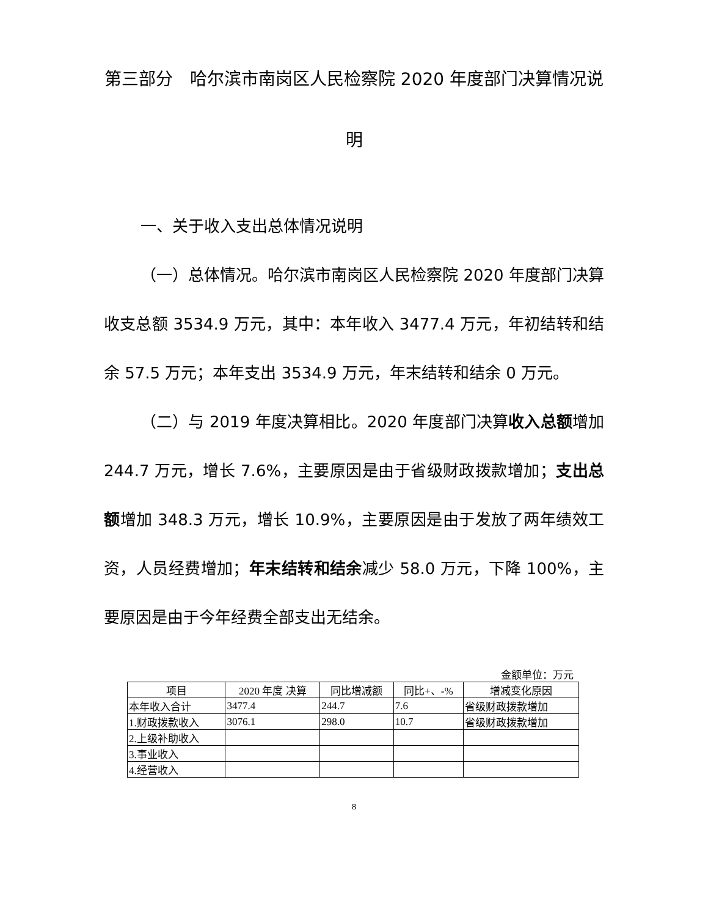第三部分　哈尔滨市南岗区人民检察院 2020 年度部门决算情况说明
一、关于收入支出总体情况说明
（一）总体情况。哈尔滨市南岗区人民检察院 2020 年度部门决算收支总额 3534.9 万元，其中：本年收入 3477.4 万元，年初结转和结余 57.5 万元；本年支出 3534.9 万元，年末结转和结余 0 万元。
（二）与 2019 年度决算相比。2020 年度部门决算收入总额增加 244.7 万元，增长 7.6%，主要原因是由于省级财政拨款增加；支出总额增加 348.3 万元，增长 10.9%，主要原因是由于发放了两年绩效工资，人员经费增加；年末结转和结余减少 58.0 万元，下降 100%，主要原因是由于今年经费全部支出无结余。
金额单位：万元
| 项目 | 2020 年度 决算 | 同比增减额 | 同比+、-% | 增减变化原因 |
| --- | --- | --- | --- | --- |
| 本年收入合计 | 3477.4 | 244.7 | 7.6 | 省级财政拨款增加 |
| 1.财政拨款收入 | 3076.1 | 298.0 | 10.7 | 省级财政拨款增加 |
| 2.上级补助收入 | | | | |
| 3.事业收入 | | | | |
| 4.经营收入 | | | | |
8